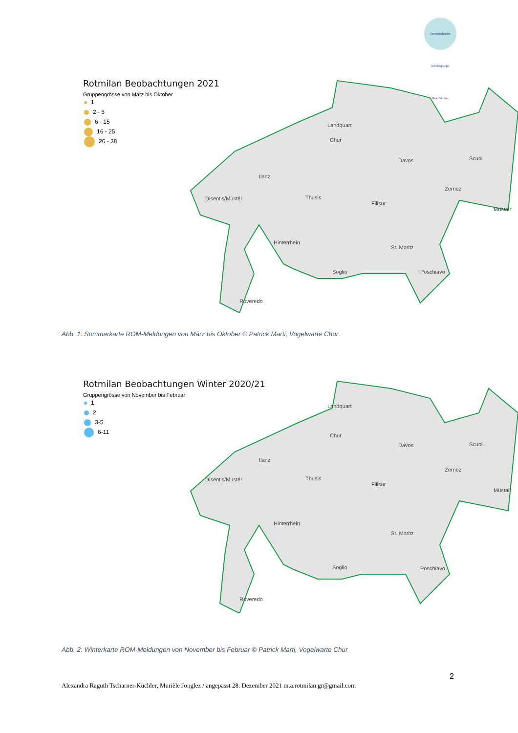Ornithologische Arbeitsgruppe Graubünden
Rotmilan Beobachtungen 2021
Gruppengrösse von März bis Oktober
1
2 - 5
6 - 15
16 - 25
26 - 38
Landquart
Chur
Ilanz
Disentis/Mustér
Thusis
Filisur
Davos
Scuol
Zernez
Müstair
Hinterrhein
St. Moritz
Soglio
Poschiavo
Roveredo
Abb. 1: Sommerkarte ROM-Meldungen von März bis Oktober © Patrick Marti, Vogelwarte Chur
Rotmilan Beobachtungen Winter 2020/21
Gruppengrösse von November bis Februar
1
2
3-5
6-11
Landquart
Chur
Ilanz
Disentis/Mustér
Thusis
Filisur
Davos
Scuol
Zernez
Müstair
Hinterrhein
St. Moritz
Soglio
Poschiavo
Roveredo
Abb. 2: Winterkarte ROM-Meldungen von November bis Februar © Patrick Marti, Vogelwarte Chur
2
Alexandra Raguth Tscharner-Küchler, Murièle Jonglez / angepasst 28. Dezember 2021 m.a.rotmilan.gr@gmail.com